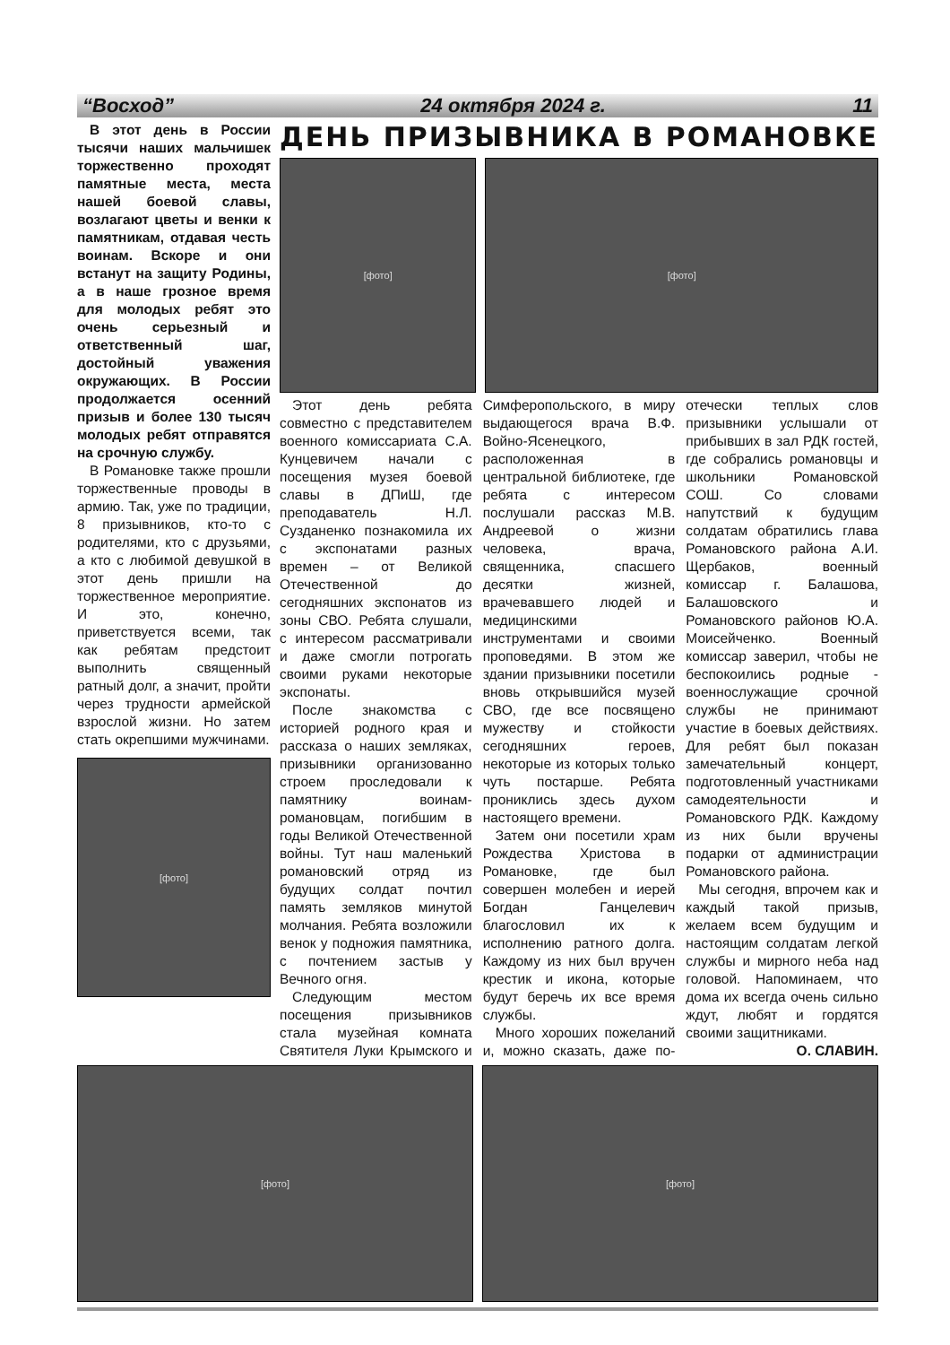“Восход” 24 октября 2024 г. 11
В этот день в России тысячи наших мальчишек торжественно проходят памятные места, места нашей боевой славы, возлагают цветы и венки к памятникам, отдавая честь воинам. Вскоре и они встанут на защиту Родины, а в наше грозное время для молодых ребят это очень серьезный и ответственный шаг, достойный уважения окружающих. В России продолжается осенний призыв и более 130 тысяч молодых ребят отправятся на срочную службу.
В Романовке также прошли торжественные проводы в армию. Так, уже по традиции, 8 призывников, кто-то с родителями, кто с друзьями, а кто с любимой девушкой в этот день пришли на торжественное мероприятие. И это, конечно, приветствуется всеми, так как ребятам предстоит выполнить священный ратный долг, а значит, пройти через трудности армейской взрослой жизни. Но затем стать окрепшими мужчинами.
[фото]
ДЕНЬ ПРИЗЫВНИКА В РОМАНОВКЕ
[фото] [фото]
Этот день ребята совместно с представителем военного комиссариата С.А. Кунцевичем начали с посещения музея боевой славы в ДПиШ, где преподаватель Н.Л. Сузданенко познакомила их с экспонатами разных времен – от Великой Отечественной до сегодняшних экспонатов из зоны СВО. Ребята слушали, с интересом рассматривали и даже смогли потрогать своими руками некоторые экспонаты.
После знакомства с историей родного края и рассказа о наших земляках, призывники организованно строем проследовали к памятнику воинам-романовцам, погибшим в годы Великой Отечественной войны. Тут наш маленький романовский отряд из будущих солдат почтил память земляков минутой молчания. Ребята возложили венок у подножия памятника, с почтением застыв у Вечного огня.
Следующим местом посещения призывников стала музейная комната Святителя Луки Крымского и Симферопольского, в миру выдающегося врача В.Ф. Войно-Ясенецкого, расположенная в центральной библиотеке, где ребята с интересом послушали рассказ М.В. Андреевой о жизни человека, врача, священника, спасшего десятки жизней, врачевавшего людей и медицинскими инструментами и своими проповедями. В этом же здании призывники посетили вновь открывшийся музей СВО, где все посвящено мужеству и стойкости сегодняшних героев, некоторые из которых только чуть постарше. Ребята прониклись здесь духом настоящего времени.
Затем они посетили храм Рождества Христова в Романовке, где был совершен молебен и иерей Богдан Ганцелевич благословил их к исполнению ратного долга. Каждому из них был вручен крестик и икона, которые будут беречь их все время службы.
Много хороших пожеланий и, можно сказать, даже по-отечески теплых слов призывники услышали от прибывших в зал РДК гостей, где собрались романовцы и школьники Романовской СОШ. Со словами напутствий к будущим солдатам обратились глава Романовского района А.И. Щербаков, военный комиссар г. Балашова, Балашовского и Романовского районов Ю.А. Моисейченко. Военный комиссар заверил, чтобы не беспокоились родные - военнослужащие срочной службы не принимают участие в боевых действиях. Для ребят был показан замечательный концерт, подготовленный участниками самодеятельности и Романовского РДК. Каждому из них были вручены подарки от администрации Романовского района.
Мы сегодня, впрочем как и каждый такой призыв, желаем всем будущим и настоящим солдатам легкой службы и мирного неба над головой. Напоминаем, что дома их всегда очень сильно ждут, любят и гордятся своими защитниками.
О. СЛАВИН.
[фото] [фото]